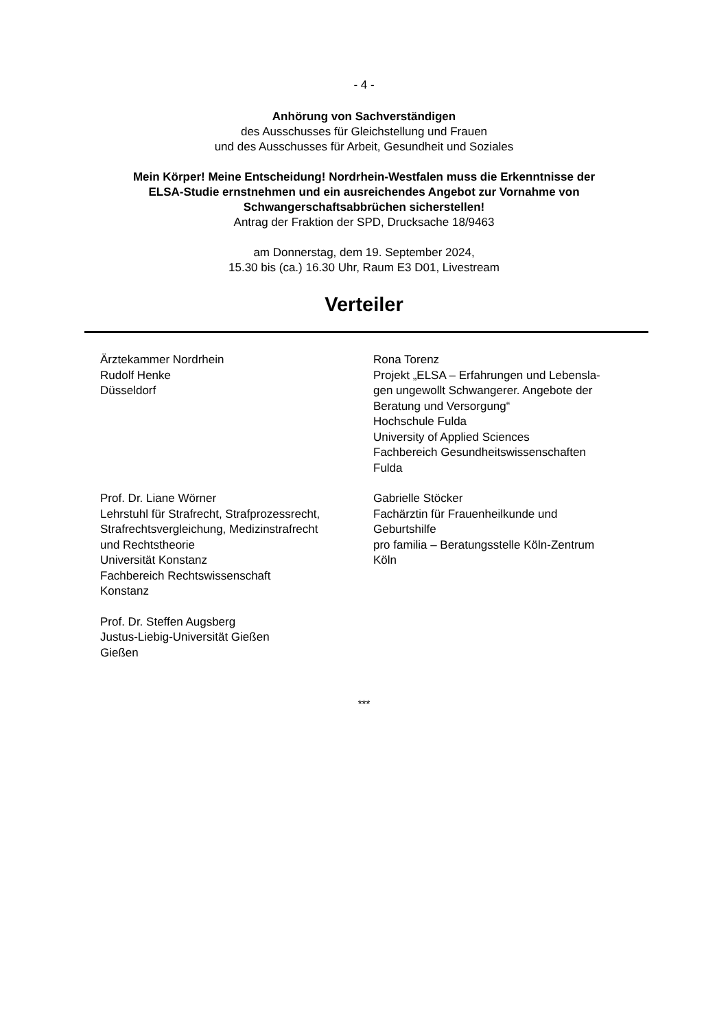- 4 -
Anhörung von Sachverständigen
des Ausschusses für Gleichstellung und Frauen
und des Ausschusses für Arbeit, Gesundheit und Soziales
Mein Körper! Meine Entscheidung! Nordrhein-Westfalen muss die Erkenntnisse der
ELSA-Studie ernstnehmen und ein ausreichendes Angebot zur Vornahme von
Schwangerschaftsabbrüchen sicherstellen!
Antrag der Fraktion der SPD, Drucksache 18/9463
am Donnerstag, dem 19. September 2024,
15.30 bis (ca.) 16.30 Uhr, Raum E3 D01, Livestream
Verteiler
Ärztekammer Nordrhein
Rudolf Henke
Düsseldorf
Rona Torenz
Projekt „ELSA – Erfahrungen und Lebensla-
gen ungewollt Schwangerer. Angebote der
Beratung und Versorgung“
Hochschule Fulda
University of Applied Sciences
Fachbereich Gesundheitswissenschaften
Fulda
Prof. Dr. Liane Wörner
Lehrstuhl für Strafrecht, Strafprozessrecht,
Strafrechtsvergleichung, Medizinstrafrecht
und Rechtstheorie
Universität Konstanz
Fachbereich Rechtswissenschaft
Konstanz
Gabrielle Stöcker
Fachärztin für Frauenheilkunde und
Geburtshilfe
pro familia – Beratungsstelle Köln-Zentrum
Köln
Prof. Dr. Steffen Augsberg
Justus-Liebig-Universität Gießen
Gießen
***